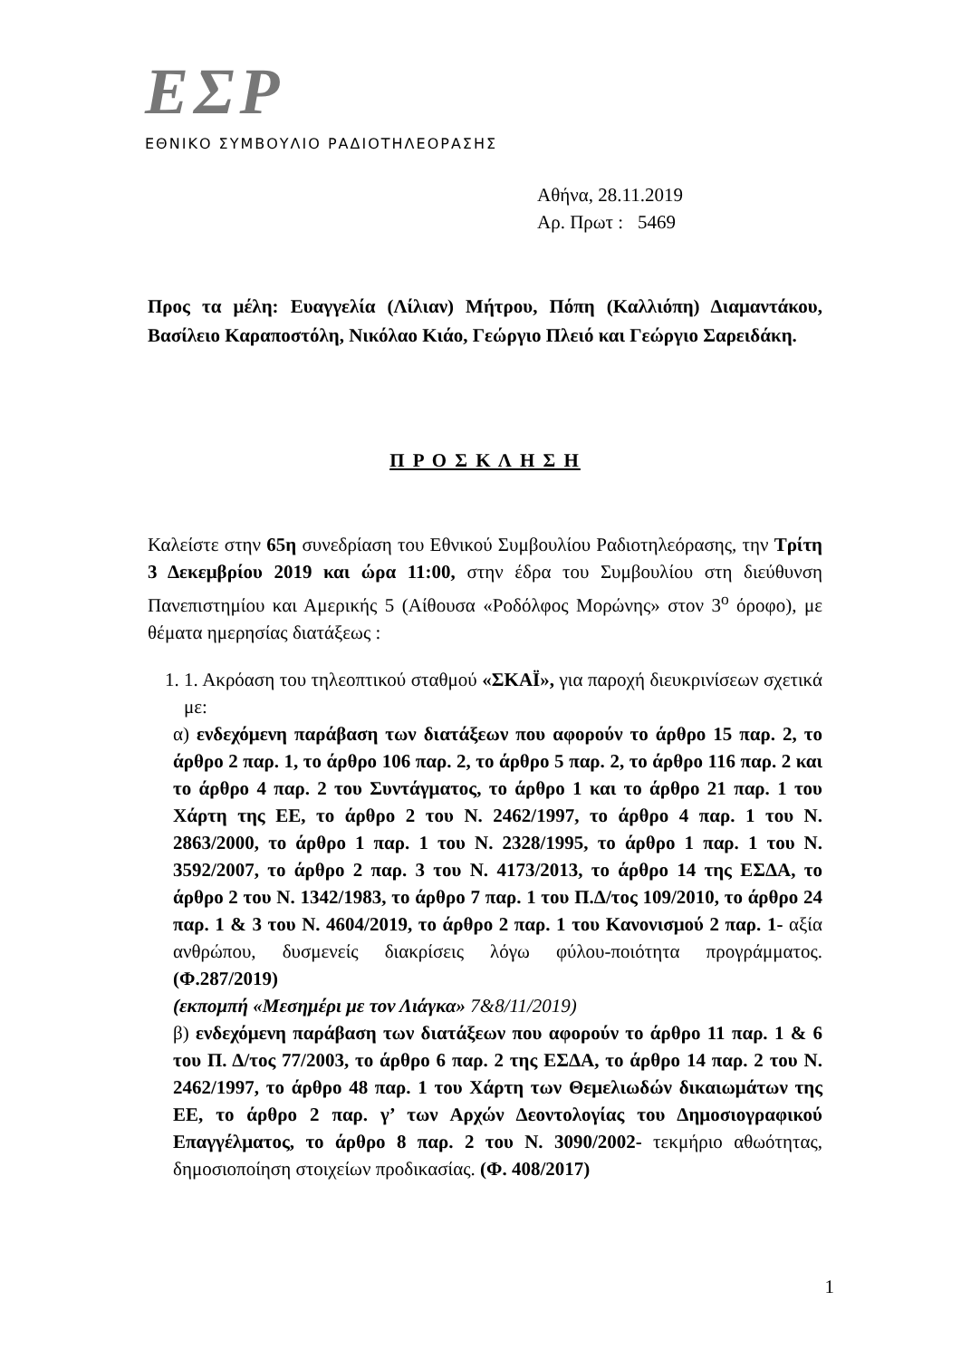ΕΣΡ
ΕΘΝΙΚΟ ΣΥΜΒΟΥΛΙΟ ΡΑΔΙΟΤΗΛΕΟΡΑΣΗΣ
Αθήνα, 28.11.2019
Αρ. Πρωτ : 5469
Προς τα μέλη: Ευαγγελία (Λίλιαν) Μήτρου, Πόπη (Καλλιόπη) Διαμαντάκου, Βασίλειο Καραποστόλη, Νικόλαο Κιάο, Γεώργιο Πλειό και Γεώργιο Σαρειδάκη.
Π Ρ Ο Σ Κ Λ Η Σ Η
Καλείστε στην 65η συνεδρίαση του Εθνικού Συμβουλίου Ραδιοτηλεόρασης, την Τρίτη 3 Δεκεμβρίου 2019 και ώρα 11:00, στην έδρα του Συμβουλίου στη διεύθυνση Πανεπιστημίου και Αμερικής 5 (Αίθουσα «Ροδόλφος Μορώνης» στον 3<sup>ο</sup> όροφο), με θέματα ημερησίας διατάξεως :
1. 1. Ακρόαση του τηλεοπτικού σταθμού «ΣΚΑΪ», για παροχή διευκρινίσεων σχετικά με:
α) ενδεχόμενη παράβαση των διατάξεων που αφορούν το άρθρο 15 παρ. 2, το άρθρο 2 παρ. 1, το άρθρο 106 παρ. 2, το άρθρο 5 παρ. 2, το άρθρο 116 παρ. 2 και το άρθρο 4 παρ. 2 του Συντάγματος, το άρθρο 1 και το άρθρο 21 παρ. 1 του Χάρτη της ΕΕ, το άρθρο 2 του Ν. 2462/1997, το άρθρο 4 παρ. 1 του Ν. 2863/2000, το άρθρο 1 παρ. 1 του Ν. 2328/1995, το άρθρο 1 παρ. 1 του Ν. 3592/2007, το άρθρο 2 παρ. 3 του Ν. 4173/2013, το άρθρο 14 της ΕΣΔΑ, το άρθρο 2 του Ν. 1342/1983, το άρθρο 7 παρ. 1 του Π.Δ/τος 109/2010, το άρθρο 24 παρ. 1 & 3 του Ν. 4604/2019, το άρθρο 2 παρ. 1 του Κανονισμού 2 παρ. 1- αξία ανθρώπου, δυσμενείς διακρίσεις λόγω φύλου-ποιότητα προγράμματος. (Φ.287/2019)
(εκπομπή «Μεσημέρι με τον Λιάγκα» 7&8/11/2019)
β) ενδεχόμενη παράβαση των διατάξεων που αφορούν το άρθρο 11 παρ. 1 & 6 του Π. Δ/τος 77/2003, το άρθρο 6 παρ. 2 της ΕΣΔΑ, το άρθρο 14 παρ. 2 του Ν. 2462/1997, το άρθρο 48 παρ. 1 του Χάρτη των Θεμελιωδών δικαιωμάτων της ΕΕ, το άρθρο 2 παρ. γ’ των Αρχών Δεοντολογίας του Δημοσιογραφικού Επαγγέλματος, το άρθρο 8 παρ. 2 του Ν. 3090/2002- τεκμήριο αθωότητας, δημοσιοποίηση στοιχείων προδικασίας. (Φ. 408/2017)
1